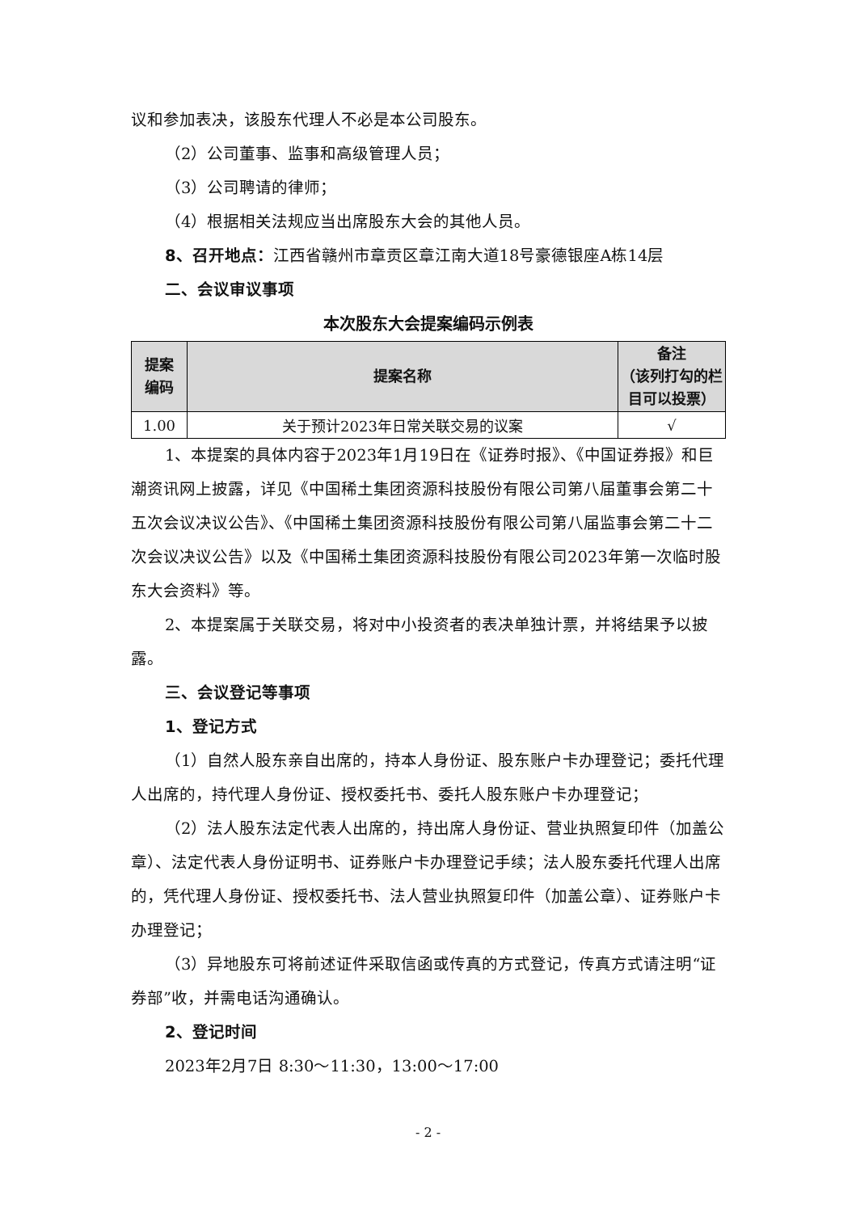议和参加表决，该股东代理人不必是本公司股东。
（2）公司董事、监事和高级管理人员；
（3）公司聘请的律师；
（4）根据相关法规应当出席股东大会的其他人员。
8、召开地点：江西省赣州市章贡区章江南大道18号豪德银座A栋14层
二、会议审议事项
本次股东大会提案编码示例表
| 提案 编码 | 提案名称 | 备注 （该列打勾的栏目可以投票） |
| --- | --- | --- |
| 1.00 | 关于预计2023年日常关联交易的议案 | √ |
1、本提案的具体内容于2023年1月19日在《证券时报》、《中国证券报》和巨潮资讯网上披露，详见《中国稀土集团资源科技股份有限公司第八届董事会第二十五次会议决议公告》、《中国稀土集团资源科技股份有限公司第八届监事会第二十二次会议决议公告》以及《中国稀土集团资源科技股份有限公司2023年第一次临时股东大会资料》等。
2、本提案属于关联交易，将对中小投资者的表决单独计票，并将结果予以披露。
三、会议登记等事项
1、登记方式
（1）自然人股东亲自出席的，持本人身份证、股东账户卡办理登记；委托代理人出席的，持代理人身份证、授权委托书、委托人股东账户卡办理登记；
（2）法人股东法定代表人出席的，持出席人身份证、营业执照复印件（加盖公章）、法定代表人身份证明书、证券账户卡办理登记手续；法人股东委托代理人出席的，凭代理人身份证、授权委托书、法人营业执照复印件（加盖公章）、证券账户卡办理登记；
（3）异地股东可将前述证件采取信函或传真的方式登记，传真方式请注明“证券部”收，并需电话沟通确认。
2、登记时间
2023年2月7日 8:30～11:30，13:00～17:00
- 2 -